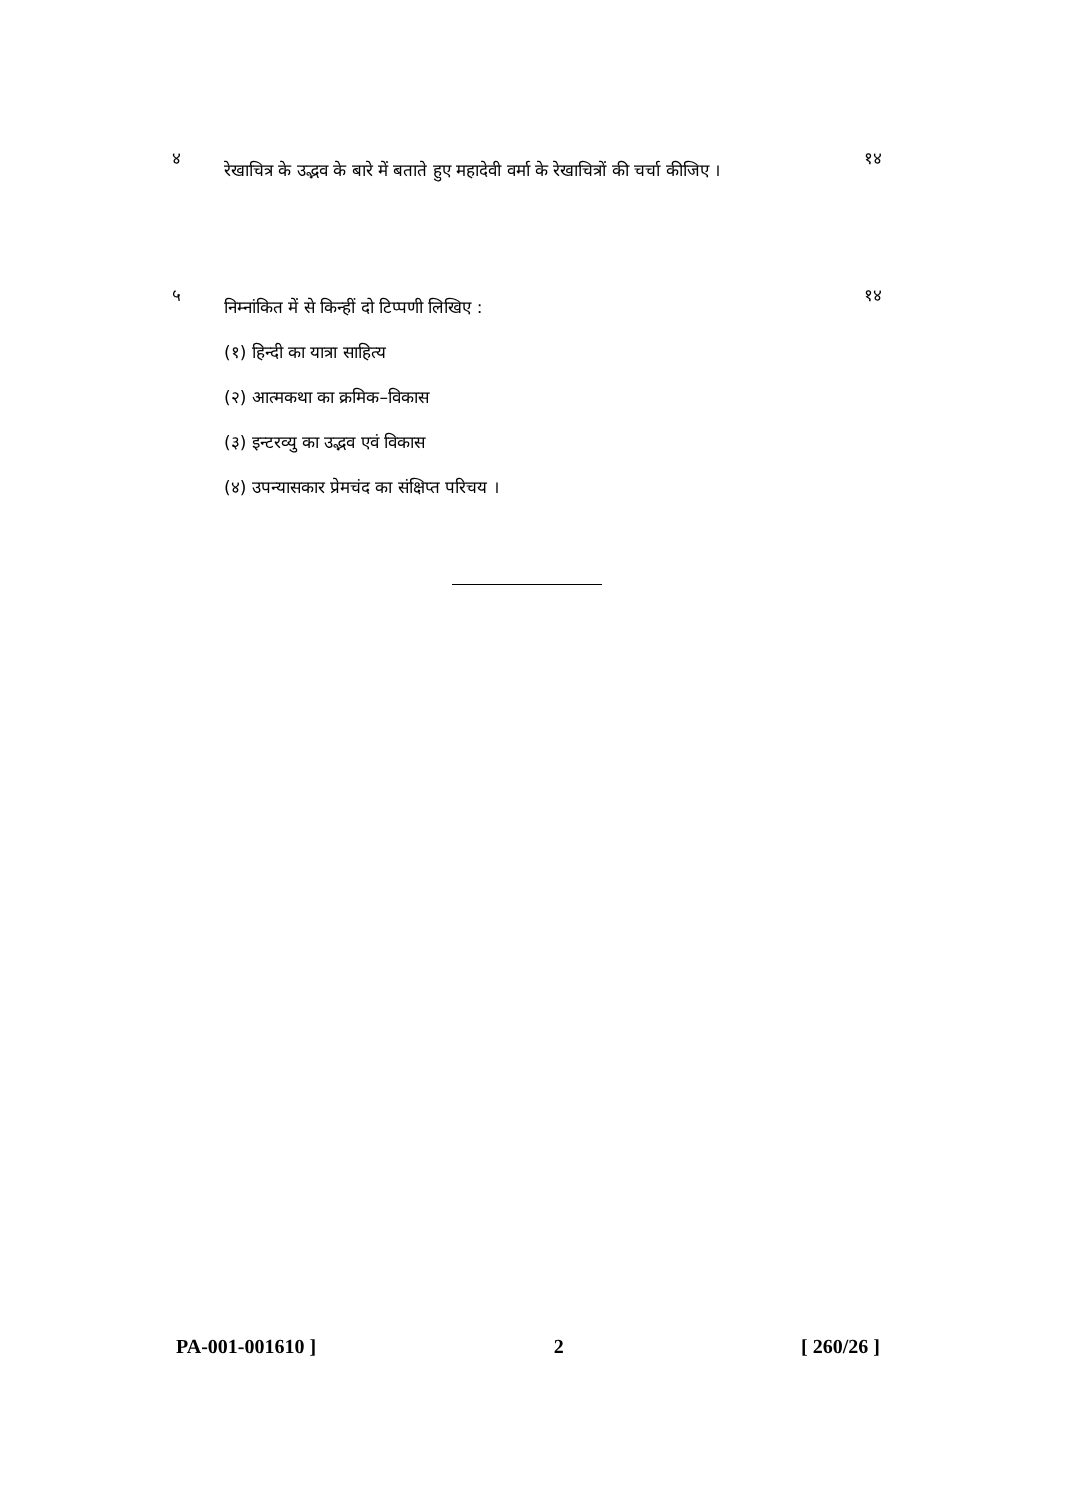४
रेखाचित्र के उद्भव के बारे में बताते हुए महादेवी वर्मा के रेखाचित्रों की चर्चा कीजिए ।
१४
५
निम्नांकित में से किन्हीं दो टिप्पणी लिखिए :
(१) हिन्दी का यात्रा साहित्य
(२) आत्मकथा का क्रमिक–विकास
(३) इन्टरव्यु का उद्भव एवं विकास
(४) उपन्यासकार प्रेमचंद का संक्षिप्त परिचय ।
१४
PA-001-001610 ] 2 [ 260/26 ]